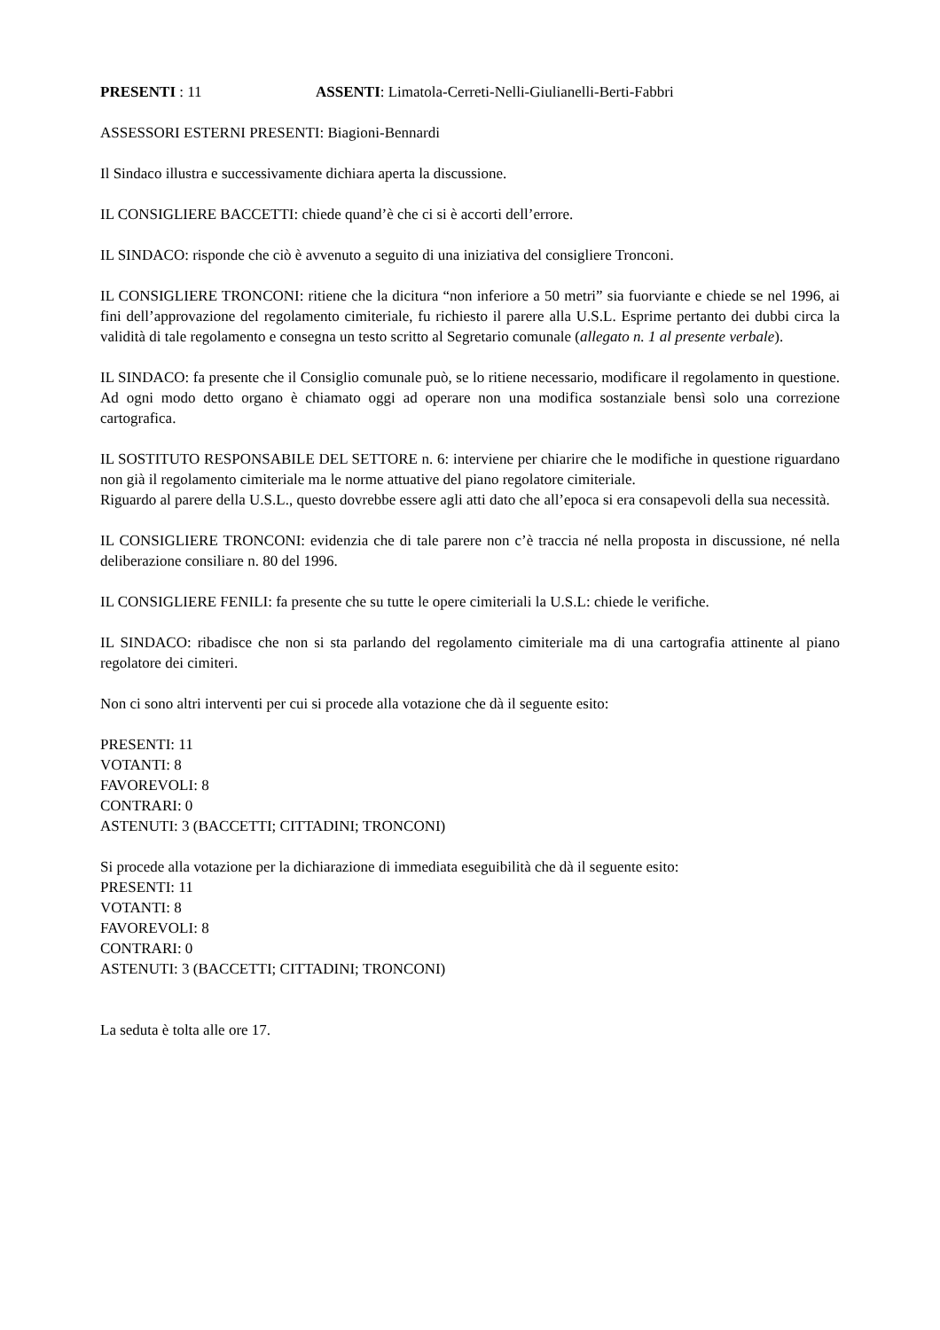PRESENTI : 11 ASSENTI: Limatola-Cerreti-Nelli-Giulianelli-Berti-Fabbri
ASSESSORI ESTERNI PRESENTI: Biagioni-Bennardi
Il Sindaco illustra e successivamente dichiara aperta la discussione.
IL CONSIGLIERE BACCETTI: chiede quand’è che ci si è accorti dell’errore.
IL SINDACO: risponde che ciò è avvenuto a seguito di una iniziativa del consigliere Tronconi.
IL CONSIGLIERE TRONCONI: ritiene che la dicitura “non inferiore a 50 metri” sia fuorviante e chiede se nel 1996, ai fini dell’approvazione del regolamento cimiteriale, fu richiesto il parere alla U.S.L. Esprime pertanto dei dubbi circa la validità di tale regolamento e consegna un testo scritto al Segretario comunale (allegato n. 1 al presente verbale).
IL SINDACO: fa presente che il Consiglio comunale può, se lo ritiene necessario, modificare il regolamento in questione. Ad ogni modo detto organo è chiamato oggi ad operare non una modifica sostanziale bensì solo una correzione cartografica.
IL SOSTITUTO RESPONSABILE DEL SETTORE n. 6: interviene per chiarire che le modifiche in questione riguardano non già il regolamento cimiteriale ma le norme attuative del piano regolatore cimiteriale.
Riguardo al parere della U.S.L., questo dovrebbe essere agli atti dato che all’epoca si era consapevoli della sua necessità.
IL CONSIGLIERE TRONCONI: evidenzia che di tale parere non c’è traccia né nella proposta in discussione, né nella deliberazione consiliare n. 80 del 1996.
IL CONSIGLIERE FENILI: fa presente che su tutte le opere cimiteriali la U.S.L: chiede le verifiche.
IL SINDACO: ribadisce che non si sta parlando del regolamento cimiteriale ma di una cartografia attinente al piano regolatore dei cimiteri.
Non ci sono altri interventi per cui si procede alla votazione che dà il seguente esito:
PRESENTI: 11
VOTANTI: 8
FAVOREVOLI: 8
CONTRARI: 0
ASTENUTI: 3 (BACCETTI; CITTADINI; TRONCONI)
Si procede alla votazione per la dichiarazione di immediata eseguibilità che dà il seguente esito:
PRESENTI: 11
VOTANTI: 8
FAVOREVOLI: 8
CONTRARI: 0
ASTENUTI: 3 (BACCETTI; CITTADINI; TRONCONI)
La seduta è tolta alle ore 17.